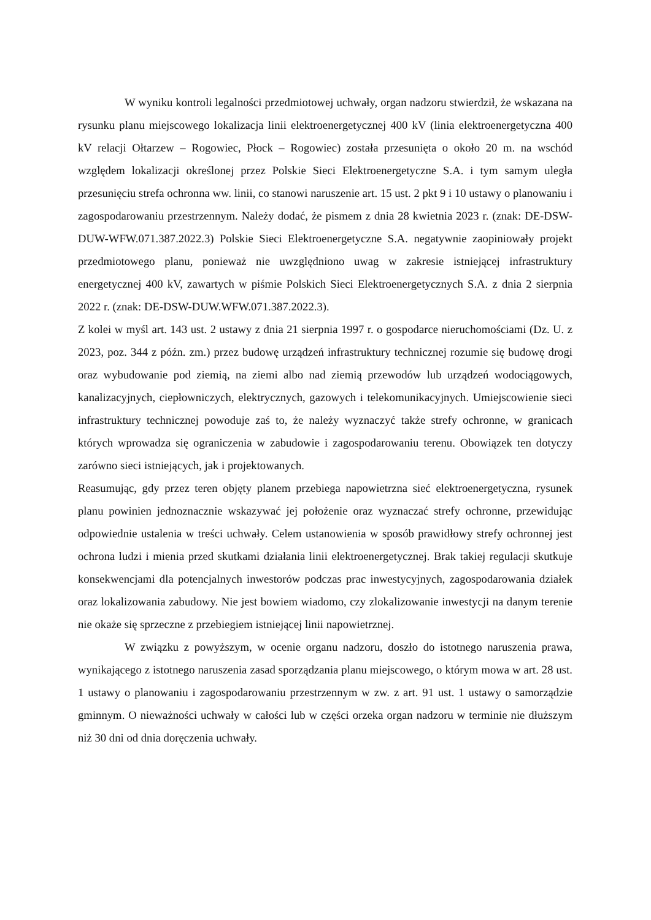W wyniku kontroli legalności przedmiotowej uchwały, organ nadzoru stwierdził, że wskazana na rysunku planu miejscowego lokalizacja linii elektroenergetycznej 400 kV (linia elektroenergetyczna 400 kV relacji Ołtarzew – Rogowiec, Płock – Rogowiec) została przesunięta o około 20 m. na wschód względem lokalizacji określonej przez Polskie Sieci Elektroenergetyczne S.A. i tym samym uległa przesunięciu strefa ochronna ww. linii, co stanowi naruszenie art. 15 ust. 2 pkt 9 i 10 ustawy o planowaniu i zagospodarowaniu przestrzennym. Należy dodać, że pismem z dnia 28 kwietnia 2023 r. (znak: DE-DSW-DUW-WFW.071.387.2022.3) Polskie Sieci Elektroenergetyczne S.A. negatywnie zaopiniowały projekt przedmiotowego planu, ponieważ nie uwzględniono uwag w zakresie istniejącej infrastruktury energetycznej 400 kV, zawartych w piśmie Polskich Sieci Elektroenergetycznych S.A. z dnia 2 sierpnia 2022 r. (znak: DE-DSW-DUW.WFW.071.387.2022.3).
Z kolei w myśl art. 143 ust. 2 ustawy z dnia 21 sierpnia 1997 r. o gospodarce nieruchomościami (Dz. U. z 2023, poz. 344 z późn. zm.) przez budowę urządzeń infrastruktury technicznej rozumie się budowę drogi oraz wybudowanie pod ziemią, na ziemi albo nad ziemią przewodów lub urządzeń wodociągowych, kanalizacyjnych, ciepłowniczych, elektrycznych, gazowych i telekomunikacyjnych. Umiejscowienie sieci infrastruktury technicznej powoduje zaś to, że należy wyznaczyć także strefy ochronne, w granicach których wprowadza się ograniczenia w zabudowie i zagospodarowaniu terenu. Obowiązek ten dotyczy zarówno sieci istniejących, jak i projektowanych.
Reasumując, gdy przez teren objęty planem przebiega napowietrzna sieć elektroenergetyczna, rysunek planu powinien jednoznacznie wskazywać jej położenie oraz wyznaczać strefy ochronne, przewidując odpowiednie ustalenia w treści uchwały. Celem ustanowienia w sposób prawidłowy strefy ochronnej jest ochrona ludzi i mienia przed skutkami działania linii elektroenergetycznej. Brak takiej regulacji skutkuje konsekwencjami dla potencjalnych inwestorów podczas prac inwestycyjnych, zagospodarowania działek oraz lokalizowania zabudowy. Nie jest bowiem wiadomo, czy zlokalizowanie inwestycji na danym terenie nie okaże się sprzeczne z przebiegiem istniejącej linii napowietrznej.
W związku z powyższym, w ocenie organu nadzoru, doszło do istotnego naruszenia prawa, wynikającego z istotnego naruszenia zasad sporządzania planu miejscowego, o którym mowa w art. 28 ust. 1 ustawy o planowaniu i zagospodarowaniu przestrzennym w zw. z art. 91 ust. 1 ustawy o samorządzie gminnym. O nieważności uchwały w całości lub w części orzeka organ nadzoru w terminie nie dłuższym niż 30 dni od dnia doręczenia uchwały.